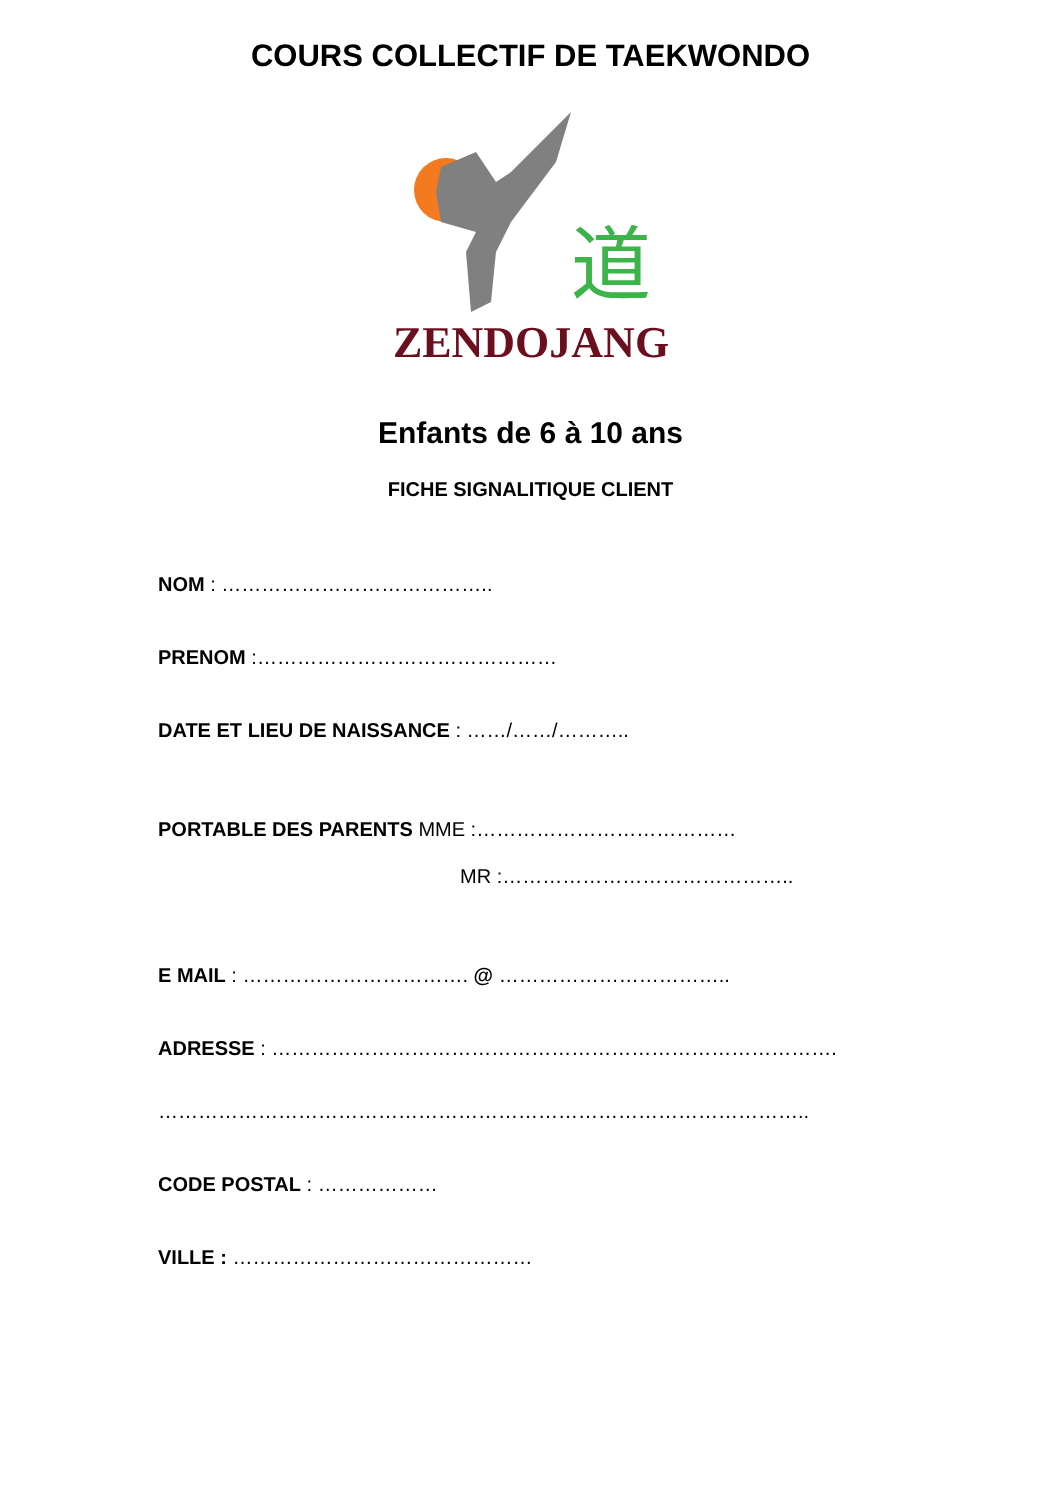COURS COLLECTIF DE TAEKWONDO
道
ZENDOJANG
Enfants de 6 à 10 ans
FICHE SIGNALITIQUE CLIENT
NOM : …………………………………..
PRENOM :………………………………………
DATE ET LIEU DE NAISSANCE : ……/……/………..
PORTABLE DES PARENTS MME :…………………………………
MR :……………………………………..
E MAIL : ……………………………. @ ……………………………..
ADRESSE : ………………………………………………………………………….
……………………………………………………………………………………..
CODE POSTAL : ………………
VILLE : ………………………………………